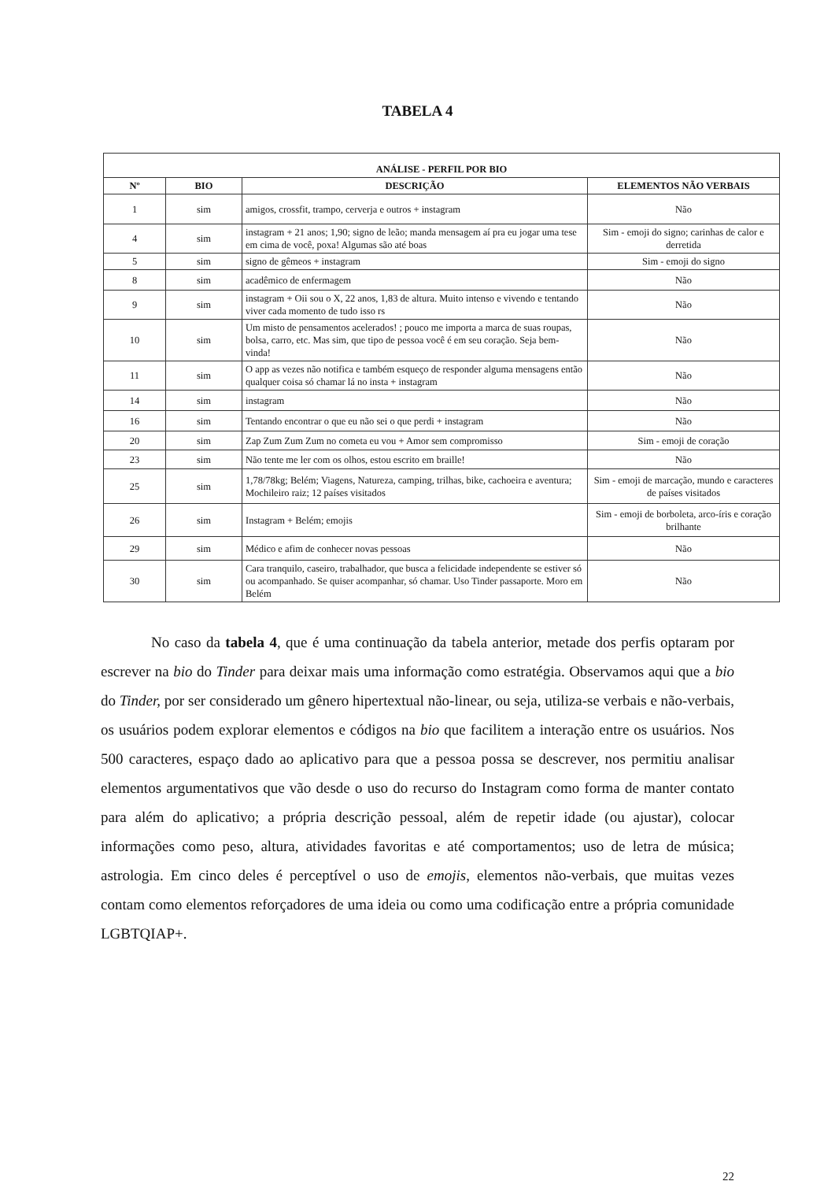TABELA 4
| ANÁLISE - PERFIL POR BIO | | | |
| --- | --- | --- | --- |
| Nº | BIO | DESCRIÇÃO | ELEMENTOS NÃO VERBAIS |
| 1 | sim | amigos, crossfit, trampo, cerverja e outros + instagram | Não |
| 4 | sim | instagram + 21 anos; 1,90; signo de leão; manda mensagem aí pra eu jogar uma tese em cima de você, poxa! Algumas são até boas | Sim - emoji do signo; carinhas de calor e derretida |
| 5 | sim | signo de gêmeos + instagram | Sim - emoji do signo |
| 8 | sim | acadêmico de enfermagem | Não |
| 9 | sim | instagram + Oii sou o X, 22 anos, 1,83 de altura. Muito intenso e vivendo e tentando viver cada momento de tudo isso rs | Não |
| 10 | sim | Um misto de pensamentos acelerados! ; pouco me importa a marca de suas roupas, bolsa, carro, etc. Mas sim, que tipo de pessoa você é em seu coração. Seja bem-vinda! | Não |
| 11 | sim | O app as vezes não notifica e também esqueço de responder alguma mensagens então qualquer coisa só chamar lá no insta + instagram | Não |
| 14 | sim | instagram | Não |
| 16 | sim | Tentando encontrar o que eu não sei o que perdi + instagram | Não |
| 20 | sim | Zap Zum Zum Zum no cometa eu vou + Amor sem compromisso | Sim - emoji de coração |
| 23 | sim | Não tente me ler com os olhos, estou escrito em braille! | Não |
| 25 | sim | 1,78/78kg; Belém; Viagens, Natureza, camping, trilhas, bike, cachoeira e aventura; Mochileiro raiz; 12 países visitados | Sim - emoji de marcação, mundo e caracteres de países visitados |
| 26 | sim | Instagram + Belém; emojis | Sim - emoji de borboleta, arco-íris e coração brilhante |
| 29 | sim | Médico e afim de conhecer novas pessoas | Não |
| 30 | sim | Cara tranquilo, caseiro, trabalhador, que busca a felicidade independente se estiver só ou acompanhado. Se quiser acompanhar, só chamar. Uso Tinder passaporte. Moro em Belém | Não |
No caso da tabela 4, que é uma continuação da tabela anterior, metade dos perfis optaram por escrever na bio do Tinder para deixar mais uma informação como estratégia. Observamos aqui que a bio do Tinder, por ser considerado um gênero hipertextual não-linear, ou seja, utiliza-se verbais e não-verbais, os usuários podem explorar elementos e códigos na bio que facilitem a interação entre os usuários. Nos 500 caracteres, espaço dado ao aplicativo para que a pessoa possa se descrever, nos permitiu analisar elementos argumentativos que vão desde o uso do recurso do Instagram como forma de manter contato para além do aplicativo; a própria descrição pessoal, além de repetir idade (ou ajustar), colocar informações como peso, altura, atividades favoritas e até comportamentos; uso de letra de música; astrologia. Em cinco deles é perceptível o uso de emojis, elementos não-verbais, que muitas vezes contam como elementos reforçadores de uma ideia ou como uma codificação entre a própria comunidade LGBTQIAP+.
22